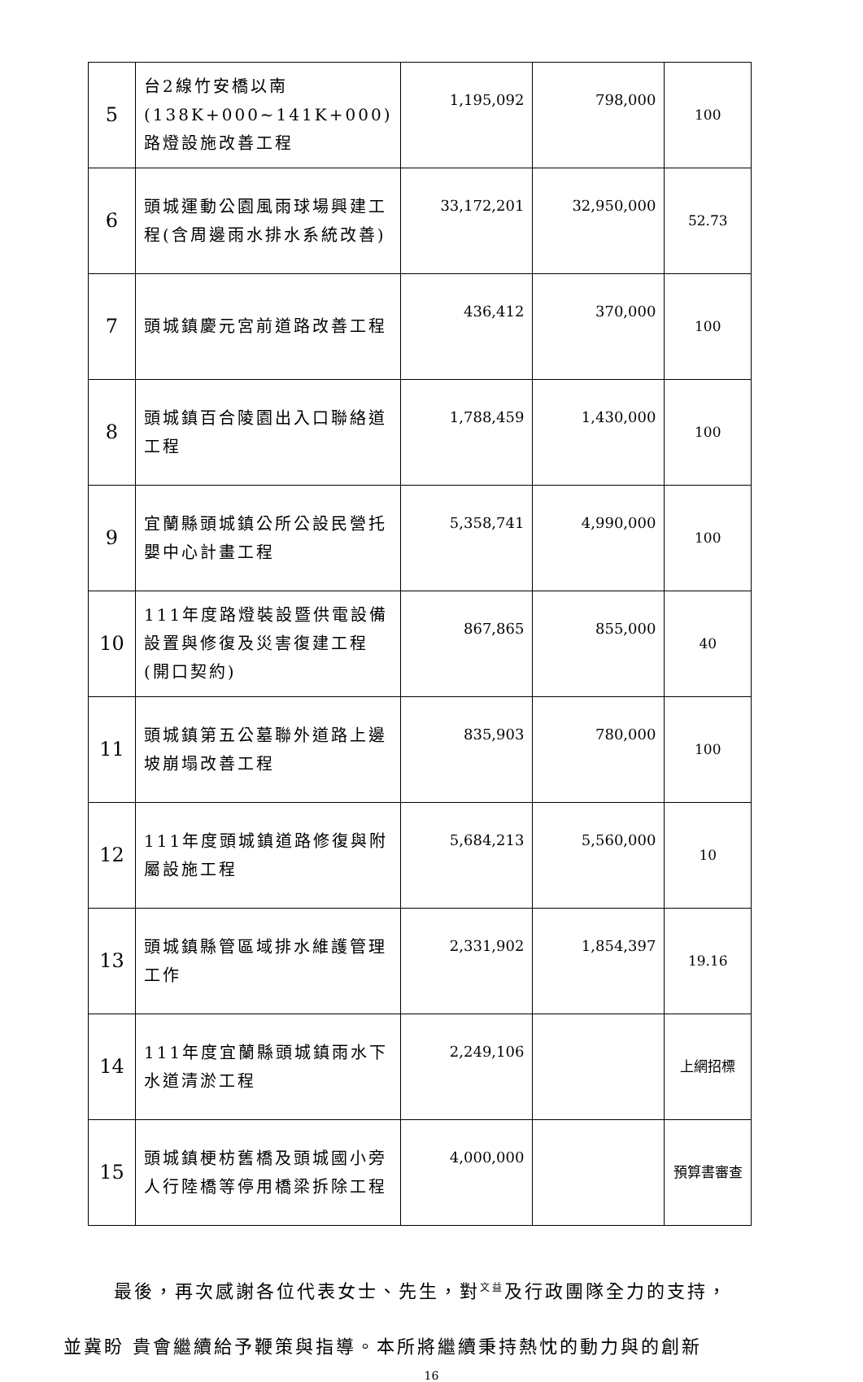| 5 | 台2線竹安橋以南(138K+000~141K+000)路燈設施改善工程 | 1,195,092 | 798,000 | 100 |
| 6 | 頭城運動公園風雨球場興建工程(含周邊雨水排水系統改善) | 33,172,201 | 32,950,000 | 52.73 |
| 7 | 頭城鎮慶元宮前道路改善工程 | 436,412 | 370,000 | 100 |
| 8 | 頭城鎮百合陵園出入口聯絡道工程 | 1,788,459 | 1,430,000 | 100 |
| 9 | 宜蘭縣頭城鎮公所公設民營托嬰中心計畫工程 | 5,358,741 | 4,990,000 | 100 |
| 10 | 111年度路燈裝設暨供電設備設置與修復及災害復建工程(開口契約) | 867,865 | 855,000 | 40 |
| 11 | 頭城鎮第五公墓聯外道路上邊坡崩塌改善工程 | 835,903 | 780,000 | 100 |
| 12 | 111年度頭城鎮道路修復與附屬設施工程 | 5,684,213 | 5,560,000 | 10 |
| 13 | 頭城鎮縣管區域排水維護管理工作 | 2,331,902 | 1,854,397 | 19.16 |
| 14 | 111年度宜蘭縣頭城鎮雨水下水道清淤工程 | 2,249,106 | | 上網招標 |
| 15 | 頭城鎮梗枋舊橋及頭城國小旁人行陸橋等停用橋梁拆除工程 | 4,000,000 | | 預算書審查 |
最後，再次感謝各位代表女士、先生，對<sup>文益</sup>及行政團隊全力的支持，
並冀盼 貴會繼續給予鞭策與指導。本所將繼續秉持熱忱的動力與的創新
16